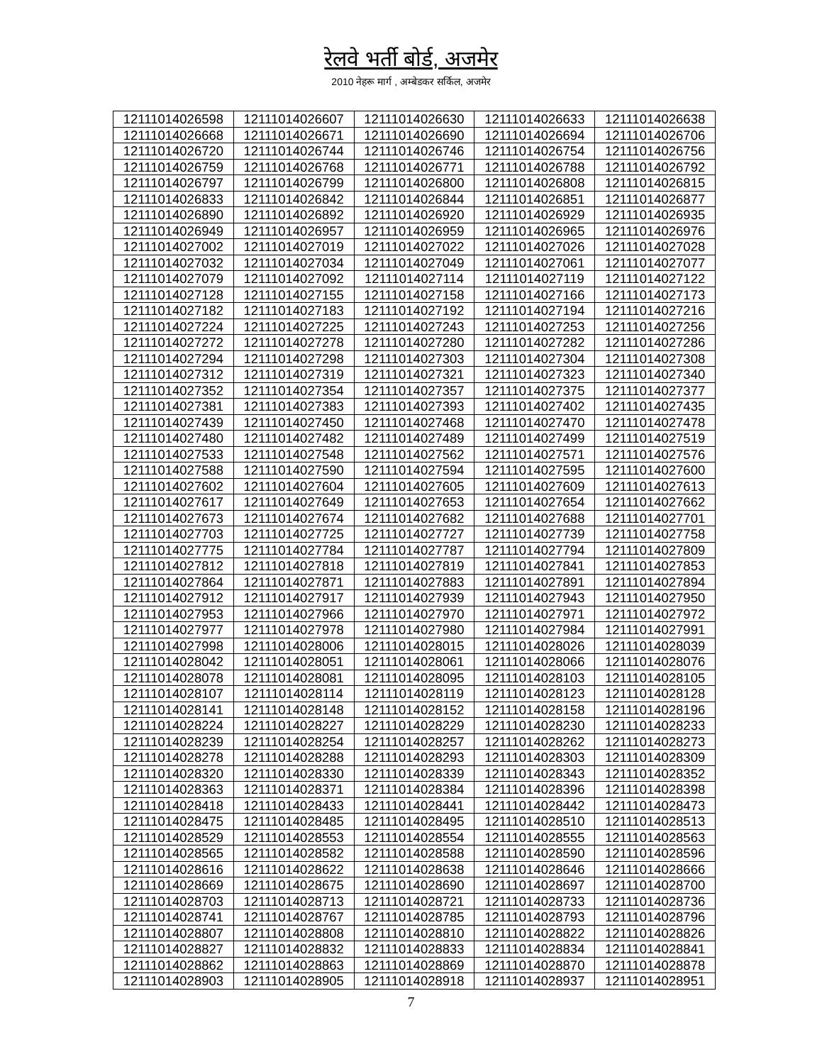रेलवे भर्ती बोर्ड, अजमेर
2010 नेहरू मार्ग , अम्बेडकर सर्किल, अजमेर
| 12111014026598 | 12111014026607 | 12111014026630 | 12111014026633 | 12111014026638 |
| 12111014026668 | 12111014026671 | 12111014026690 | 12111014026694 | 12111014026706 |
| 12111014026720 | 12111014026744 | 12111014026746 | 12111014026754 | 12111014026756 |
| 12111014026759 | 12111014026768 | 12111014026771 | 12111014026788 | 12111014026792 |
| 12111014026797 | 12111014026799 | 12111014026800 | 12111014026808 | 12111014026815 |
| 12111014026833 | 12111014026842 | 12111014026844 | 12111014026851 | 12111014026877 |
| 12111014026890 | 12111014026892 | 12111014026920 | 12111014026929 | 12111014026935 |
| 12111014026949 | 12111014026957 | 12111014026959 | 12111014026965 | 12111014026976 |
| 12111014027002 | 12111014027019 | 12111014027022 | 12111014027026 | 12111014027028 |
| 12111014027032 | 12111014027034 | 12111014027049 | 12111014027061 | 12111014027077 |
| 12111014027079 | 12111014027092 | 12111014027114 | 12111014027119 | 12111014027122 |
| 12111014027128 | 12111014027155 | 12111014027158 | 12111014027166 | 12111014027173 |
| 12111014027182 | 12111014027183 | 12111014027192 | 12111014027194 | 12111014027216 |
| 12111014027224 | 12111014027225 | 12111014027243 | 12111014027253 | 12111014027256 |
| 12111014027272 | 12111014027278 | 12111014027280 | 12111014027282 | 12111014027286 |
| 12111014027294 | 12111014027298 | 12111014027303 | 12111014027304 | 12111014027308 |
| 12111014027312 | 12111014027319 | 12111014027321 | 12111014027323 | 12111014027340 |
| 12111014027352 | 12111014027354 | 12111014027357 | 12111014027375 | 12111014027377 |
| 12111014027381 | 12111014027383 | 12111014027393 | 12111014027402 | 12111014027435 |
| 12111014027439 | 12111014027450 | 12111014027468 | 12111014027470 | 12111014027478 |
| 12111014027480 | 12111014027482 | 12111014027489 | 12111014027499 | 12111014027519 |
| 12111014027533 | 12111014027548 | 12111014027562 | 12111014027571 | 12111014027576 |
| 12111014027588 | 12111014027590 | 12111014027594 | 12111014027595 | 12111014027600 |
| 12111014027602 | 12111014027604 | 12111014027605 | 12111014027609 | 12111014027613 |
| 12111014027617 | 12111014027649 | 12111014027653 | 12111014027654 | 12111014027662 |
| 12111014027673 | 12111014027674 | 12111014027682 | 12111014027688 | 12111014027701 |
| 12111014027703 | 12111014027725 | 12111014027727 | 12111014027739 | 12111014027758 |
| 12111014027775 | 12111014027784 | 12111014027787 | 12111014027794 | 12111014027809 |
| 12111014027812 | 12111014027818 | 12111014027819 | 12111014027841 | 12111014027853 |
| 12111014027864 | 12111014027871 | 12111014027883 | 12111014027891 | 12111014027894 |
| 12111014027912 | 12111014027917 | 12111014027939 | 12111014027943 | 12111014027950 |
| 12111014027953 | 12111014027966 | 12111014027970 | 12111014027971 | 12111014027972 |
| 12111014027977 | 12111014027978 | 12111014027980 | 12111014027984 | 12111014027991 |
| 12111014027998 | 12111014028006 | 12111014028015 | 12111014028026 | 12111014028039 |
| 12111014028042 | 12111014028051 | 12111014028061 | 12111014028066 | 12111014028076 |
| 12111014028078 | 12111014028081 | 12111014028095 | 12111014028103 | 12111014028105 |
| 12111014028107 | 12111014028114 | 12111014028119 | 12111014028123 | 12111014028128 |
| 12111014028141 | 12111014028148 | 12111014028152 | 12111014028158 | 12111014028196 |
| 12111014028224 | 12111014028227 | 12111014028229 | 12111014028230 | 12111014028233 |
| 12111014028239 | 12111014028254 | 12111014028257 | 12111014028262 | 12111014028273 |
| 12111014028278 | 12111014028288 | 12111014028293 | 12111014028303 | 12111014028309 |
| 12111014028320 | 12111014028330 | 12111014028339 | 12111014028343 | 12111014028352 |
| 12111014028363 | 12111014028371 | 12111014028384 | 12111014028396 | 12111014028398 |
| 12111014028418 | 12111014028433 | 12111014028441 | 12111014028442 | 12111014028473 |
| 12111014028475 | 12111014028485 | 12111014028495 | 12111014028510 | 12111014028513 |
| 12111014028529 | 12111014028553 | 12111014028554 | 12111014028555 | 12111014028563 |
| 12111014028565 | 12111014028582 | 12111014028588 | 12111014028590 | 12111014028596 |
| 12111014028616 | 12111014028622 | 12111014028638 | 12111014028646 | 12111014028666 |
| 12111014028669 | 12111014028675 | 12111014028690 | 12111014028697 | 12111014028700 |
| 12111014028703 | 12111014028713 | 12111014028721 | 12111014028733 | 12111014028736 |
| 12111014028741 | 12111014028767 | 12111014028785 | 12111014028793 | 12111014028796 |
| 12111014028807 | 12111014028808 | 12111014028810 | 12111014028822 | 12111014028826 |
| 12111014028827 | 12111014028832 | 12111014028833 | 12111014028834 | 12111014028841 |
| 12111014028862 | 12111014028863 | 12111014028869 | 12111014028870 | 12111014028878 |
| 12111014028903 | 12111014028905 | 12111014028918 | 12111014028937 | 12111014028951 |
7